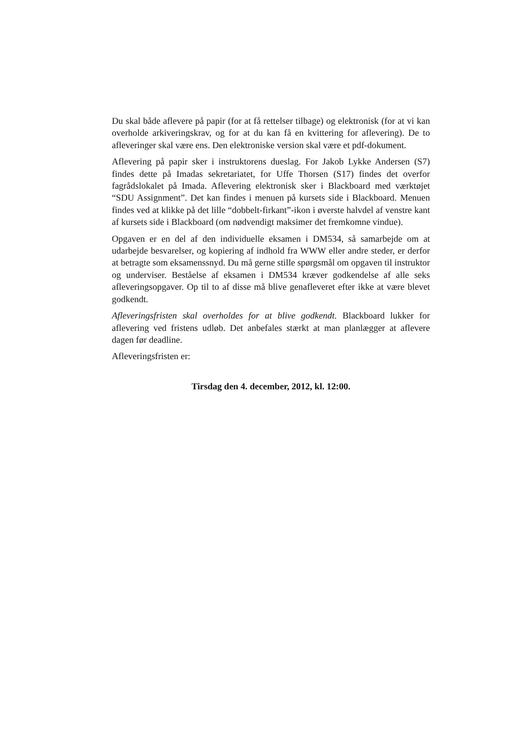Du skal både aflevere på papir (for at få rettelser tilbage) og elektronisk (for at vi kan overholde arkiveringskrav, og for at du kan få en kvittering for aflevering). De to afleveringer skal være ens. Den elektroniske version skal være et pdf-dokument.
Aflevering på papir sker i instruktorens dueslag. For Jakob Lykke Andersen (S7) findes dette på Imadas sekretariatet, for Uffe Thorsen (S17) findes det overfor fagrådslokalet på Imada. Aflevering elektronisk sker i Blackboard med værktøjet “SDU Assignment”. Det kan findes i menuen på kursets side i Blackboard. Menuen findes ved at klikke på det lille “dobbelt-firkant”-ikon i øverste halvdel af venstre kant af kursets side i Blackboard (om nødvendigt maksimer det fremkomne vindue).
Opgaven er en del af den individuelle eksamen i DM534, så samarbejde om at udarbejde besvarelser, og kopiering af indhold fra WWW eller andre steder, er derfor at betragte som eksamenssnyd. Du må gerne stille spørgsmål om opgaven til instruktor og underviser. Beståelse af eksamen i DM534 kræver godkendelse af alle seks afleveringsopgaver. Op til to af disse må blive genafleveret efter ikke at være blevet godkendt.
Afleveringsfristen skal overholdes for at blive godkendt. Blackboard lukker for aflevering ved fristens udløb. Det anbefales stærkt at man planlægger at aflevere dagen før deadline.
Afleveringsfristen er:
Tirsdag den 4. december, 2012, kl. 12:00.